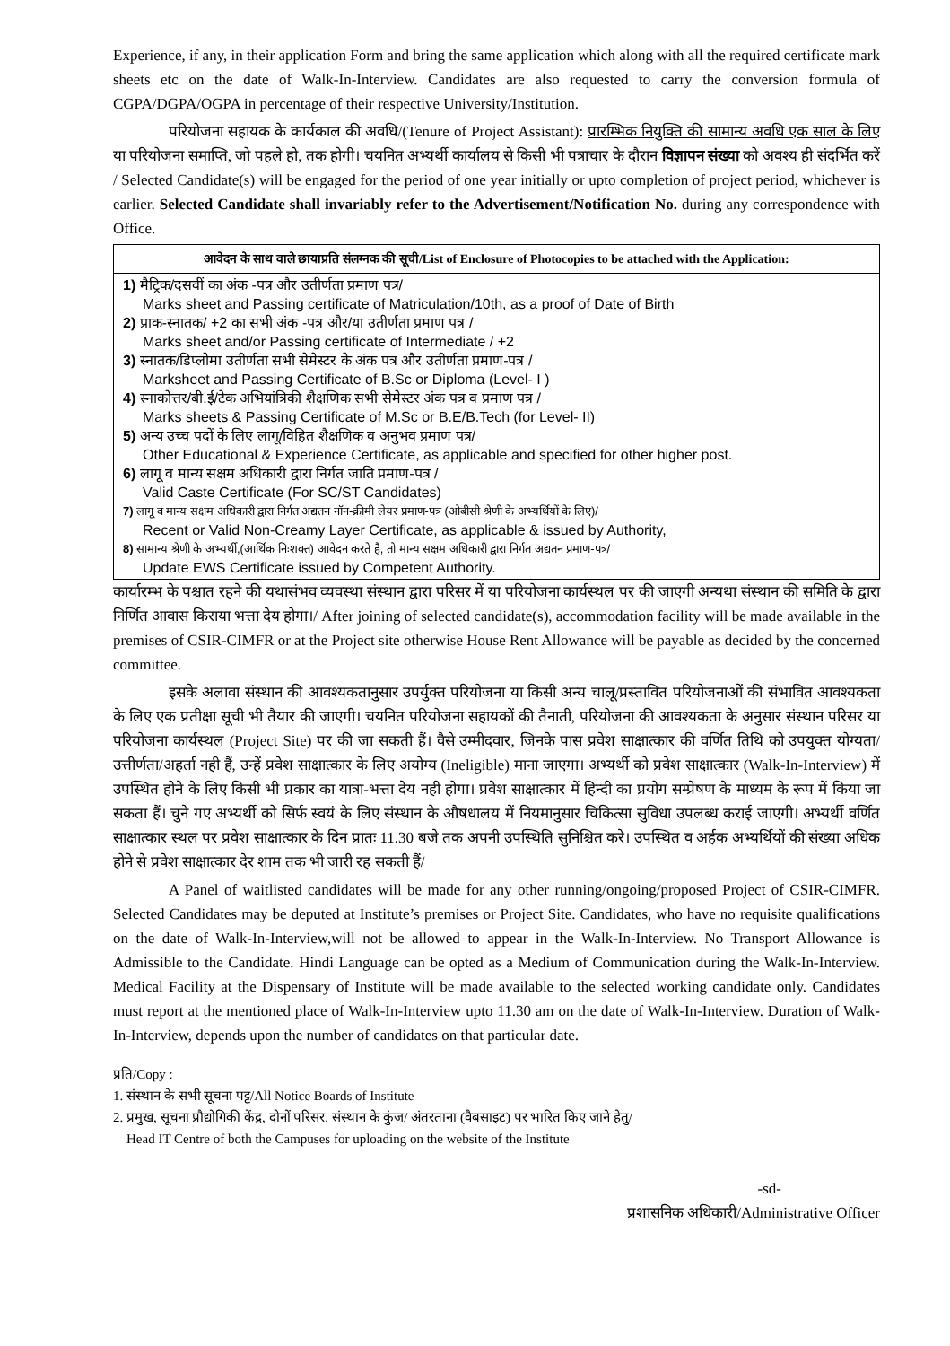Experience, if any, in their application Form and bring the same application which along with all the required certificate mark sheets etc on the date of Walk-In-Interview. Candidates are also requested to carry the conversion formula of CGPA/DGPA/OGPA in percentage of their respective University/Institution.
परियोजना सहायक के कार्यकाल की अवधि/(Tenure of Project Assistant): प्रारम्भिक नियुक्ति की सामान्य अवधि एक साल के लिए या परियोजना समाप्ति, जो पहले हो, तक होगी। चयनित अभ्यर्थी कार्यालय से किसी भी पत्राचार के दौरान विज्ञापन संख्या को अवश्य ही संदर्भित करें / Selected Candidate(s) will be engaged for the period of one year initially or upto completion of project period, whichever is earlier. Selected Candidate shall invariably refer to the Advertisement/Notification No. during any correspondence with Office.
| आवेदन के साथ वाले छायाप्रति संलग्नक की सूची/List of Enclosure of Photocopies to be attached with the Application: |
| --- |
| 1) मैट्रिक/दसवीं का अंक -पत्र और उतीर्णता प्रमाण पत्र/ Marks sheet and Passing certificate of Matriculation/10th, as a proof of Date of Birth 2) प्राक-स्नातक/ +2 का सभी अंक -पत्र और/या उतीर्णता प्रमाण पत्र / Marks sheet and/or Passing certificate of Intermediate / +2 3) स्नातक/डिप्लोमा उतीर्णता सभी सेमेस्टर के अंक पत्र और उतीर्णता प्रमाण-पत्र / Marksheet and Passing Certificate of B.Sc or Diploma (Level- I ) 4) स्नाकोत्तर/बी.ई/टेक अभियांत्रिकी शैक्षणिक सभी सेमेस्टर अंक पत्र व प्रमाण पत्र / Marks sheets & Passing Certificate of M.Sc or B.E/B.Tech (for Level- II) 5) अन्य उच्च पदों के लिए लागू/विहित शैक्षणिक व अनुभव प्रमाण पत्र/ Other Educational & Experience Certificate, as applicable and specified for other higher post. 6) लागू व मान्य सक्षम अधिकारी द्वारा निर्गत जाति प्रमाण-पत्र / Valid Caste Certificate (For SC/ST Candidates) 7) लागू व मान्य सक्षम अधिकारी द्वारा निर्गत अद्यतन नॉन-क्रीमी लेयर प्रमाण-पत्र (ओबीसी श्रेणी के अभ्यर्थियों के लिए)/ Recent or Valid Non-Creamy Layer Certificate, as applicable & issued by Authority, 8) सामान्य श्रेणी के अभ्यर्थी,(आर्थिक निःशक्त) आवेदन करते है, तो मान्य सक्षम अधिकारी द्वारा निर्गत अद्यतन प्रमाण-पत्र/ Update EWS Certificate issued by Competent Authority. |
कार्यारम्भ के पश्चात रहने की यथासंभव व्यवस्था संस्थान द्वारा परिसर में या परियोजना कार्यस्थल पर की जाएगी अन्यथा संस्थान की समिति के द्वारा निर्णित आवास किराया भत्ता देय होगा।/ After joining of selected candidate(s), accommodation facility will be made available in the premises of CSIR-CIMFR or at the Project site otherwise House Rent Allowance will be payable as decided by the concerned committee.
इसके अलावा संस्थान की आवश्यकतानुसार उपर्युक्त परियोजना या किसी अन्य चालू/प्रस्तावित परियोजनाओं की संभावित आवश्यकता के लिए एक प्रतीक्षा सूची भी तैयार की जाएगी। चयनित परियोजना सहायकों की तैनाती, परियोजना की आवश्यकता के अनुसार संस्थान परिसर या परियोजना कार्यस्थल (Project Site) पर की जा सकती हैं। वैसे उम्मीदवार, जिनके पास प्रवेश साक्षात्कार की वर्णित तिथि को उपयुक्त योग्यता/उत्तीर्णता/अहर्ता नही हैं, उन्हें प्रवेश साक्षात्कार के लिए अयोग्य (Ineligible) माना जाएगा। अभ्यर्थी को प्रवेश साक्षात्कार (Walk-In-Interview) में उपस्थित होने के लिए किसी भी प्रकार का यात्रा-भत्ता देय नही होगा। प्रवेश साक्षात्कार में हिन्दी का प्रयोग सम्प्रेषण के माध्यम के रूप में किया जा सकता हैं। चुने गए अभ्यर्थी को सिर्फ स्वयं के लिए संस्थान के औषधालय में नियमानुसार चिकित्सा सुविधा उपलब्ध कराई जाएगी। अभ्यर्थी वर्णित साक्षात्कार स्थल पर प्रवेश साक्षात्कार के दिन प्रातः 11.30 बजे तक अपनी उपस्थिति सुनिश्चित करे। उपस्थित व अर्हक अभ्यर्थियों की संख्या अधिक होने से प्रवेश साक्षात्कार देर शाम तक भी जारी रह सकती हैं/
A Panel of waitlisted candidates will be made for any other running/ongoing/proposed Project of CSIR-CIMFR. Selected Candidates may be deputed at Institute’s premises or Project Site. Candidates, who have no requisite qualifications on the date of Walk-In-Interview,will not be allowed to appear in the Walk-In-Interview. No Transport Allowance is Admissible to the Candidate. Hindi Language can be opted as a Medium of Communication during the Walk-In-Interview. Medical Facility at the Dispensary of Institute will be made available to the selected working candidate only. Candidates must report at the mentioned place of Walk-In-Interview upto 11.30 am on the date of Walk-In-Interview. Duration of Walk-In-Interview, depends upon the number of candidates on that particular date.
प्रति/Copy :
1. संस्थान के सभी सूचना पट्ट/All Notice Boards of Institute
2. प्रमुख, सूचना प्रौद्योगिकी केंद्र, दोनों परिसर, संस्थान के कुंज/ अंतरताना (वैबसाइट) पर भारित किए जाने हेतु/
Head IT Centre of both the Campuses for uploading on the website of the Institute
-sd-
प्रशासनिक अधिकारी/Administrative Officer